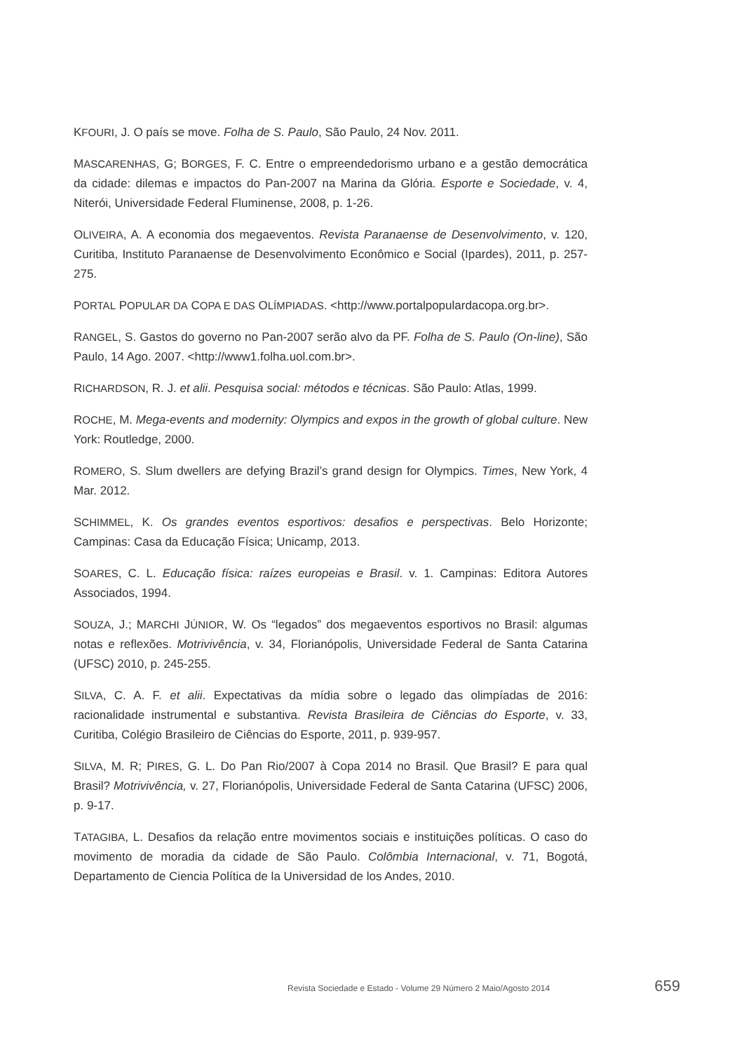KFOURI, J. O país se move. Folha de S. Paulo, São Paulo, 24 Nov. 2011.
MASCARENHAS, G; BORGES, F. C. Entre o empreendedorismo urbano e a gestão democrática da cidade: dilemas e impactos do Pan-2007 na Marina da Glória. Esporte e Sociedade, v. 4, Niterói, Universidade Federal Fluminense, 2008, p. 1-26.
OLIVEIRA, A. A economia dos megaeventos. Revista Paranaense de Desenvolvimento, v. 120, Curitiba, Instituto Paranaense de Desenvolvimento Econômico e Social (Ipardes), 2011, p. 257-275.
PORTAL POPULAR DA COPA E DAS OLÍMPIADAS. <http://www.portalpopulardacopa.org.br>.
RANGEL, S. Gastos do governo no Pan-2007 serão alvo da PF. Folha de S. Paulo (On-line), São Paulo, 14 Ago. 2007. <http://www1.folha.uol.com.br>.
RICHARDSON, R. J. et alii. Pesquisa social: métodos e técnicas. São Paulo: Atlas, 1999.
ROCHE, M. Mega-events and modernity: Olympics and expos in the growth of global culture. New York: Routledge, 2000.
ROMERO, S. Slum dwellers are defying Brazil’s grand design for Olympics. Times, New York, 4 Mar. 2012.
SCHIMMEL, K. Os grandes eventos esportivos: desafios e perspectivas. Belo Horizonte; Campinas: Casa da Educação Física; Unicamp, 2013.
SOARES, C. L. Educação física: raízes europeias e Brasil. v. 1. Campinas: Editora Autores Associados, 1994.
SOUZA, J.; MARCHI JÚNIOR, W. Os “legados” dos megaeventos esportivos no Brasil: algumas notas e reflexões. Motrivivência, v. 34, Florianópolis, Universidade Federal de Santa Catarina (UFSC) 2010, p. 245-255.
SILVA, C. A. F. et alii. Expectativas da mídia sobre o legado das olimpíadas de 2016: racionalidade instrumental e substantiva. Revista Brasileira de Ciências do Esporte, v. 33, Curitiba, Colégio Brasileiro de Ciências do Esporte, 2011, p. 939-957.
SILVA, M. R; PIRES, G. L. Do Pan Rio/2007 à Copa 2014 no Brasil. Que Brasil? E para qual Brasil? Motrivivência, v. 27, Florianópolis, Universidade Federal de Santa Catarina (UFSC) 2006, p. 9-17.
TATAGIBA, L. Desafios da relação entre movimentos sociais e instituições políticas. O caso do movimento de moradia da cidade de São Paulo. Colômbia Internacional, v. 71, Bogotá, Departamento de Ciencia Política de la Universidad de los Andes, 2010.
Revista Sociedade e Estado - Volume 29 Número 2 Maio/Agosto 2014 659